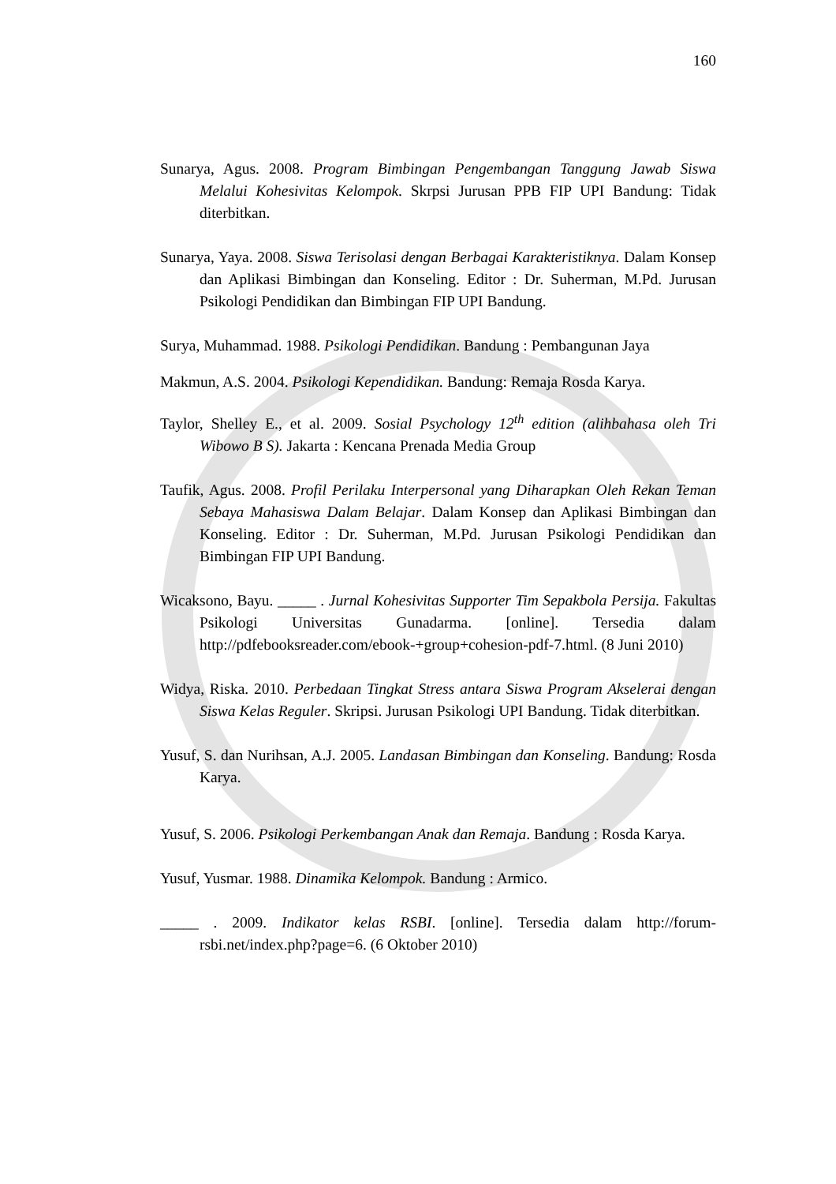160
Sunarya, Agus. 2008. Program Bimbingan Pengembangan Tanggung Jawab Siswa Melalui Kohesivitas Kelompok. Skrpsi Jurusan PPB FIP UPI Bandung: Tidak diterbitkan.
Sunarya, Yaya. 2008. Siswa Terisolasi dengan Berbagai Karakteristiknya. Dalam Konsep dan Aplikasi Bimbingan dan Konseling. Editor : Dr. Suherman, M.Pd. Jurusan Psikologi Pendidikan dan Bimbingan FIP UPI Bandung.
Surya, Muhammad. 1988. Psikologi Pendidikan. Bandung : Pembangunan Jaya
Makmun, A.S. 2004. Psikologi Kependidikan. Bandung: Remaja Rosda Karya.
Taylor, Shelley E., et al. 2009. Sosial Psychology 12<sup>th</sup> edition (alihbahasa oleh Tri Wibowo B S). Jakarta : Kencana Prenada Media Group
Taufik, Agus. 2008. Profil Perilaku Interpersonal yang Diharapkan Oleh Rekan Teman Sebaya Mahasiswa Dalam Belajar. Dalam Konsep dan Aplikasi Bimbingan dan Konseling. Editor : Dr. Suherman, M.Pd. Jurusan Psikologi Pendidikan dan Bimbingan FIP UPI Bandung.
Wicaksono, Bayu. _____ . Jurnal Kohesivitas Supporter Tim Sepakbola Persija. Fakultas Psikologi Universitas Gunadarma. [online]. Tersedia dalam http://pdfebooksreader.com/ebook-+group+cohesion-pdf-7.html. (8 Juni 2010)
Widya, Riska. 2010. Perbedaan Tingkat Stress antara Siswa Program Akselerai dengan Siswa Kelas Reguler. Skripsi. Jurusan Psikologi UPI Bandung. Tidak diterbitkan.
Yusuf, S. dan Nurihsan, A.J. 2005. Landasan Bimbingan dan Konseling. Bandung: Rosda Karya.
Yusuf, S. 2006. Psikologi Perkembangan Anak dan Remaja. Bandung : Rosda Karya.
Yusuf, Yusmar. 1988. Dinamika Kelompok. Bandung : Armico.
_____ . 2009. Indikator kelas RSBI. [online]. Tersedia dalam http://forum-rsbi.net/index.php?page=6. (6 Oktober 2010)